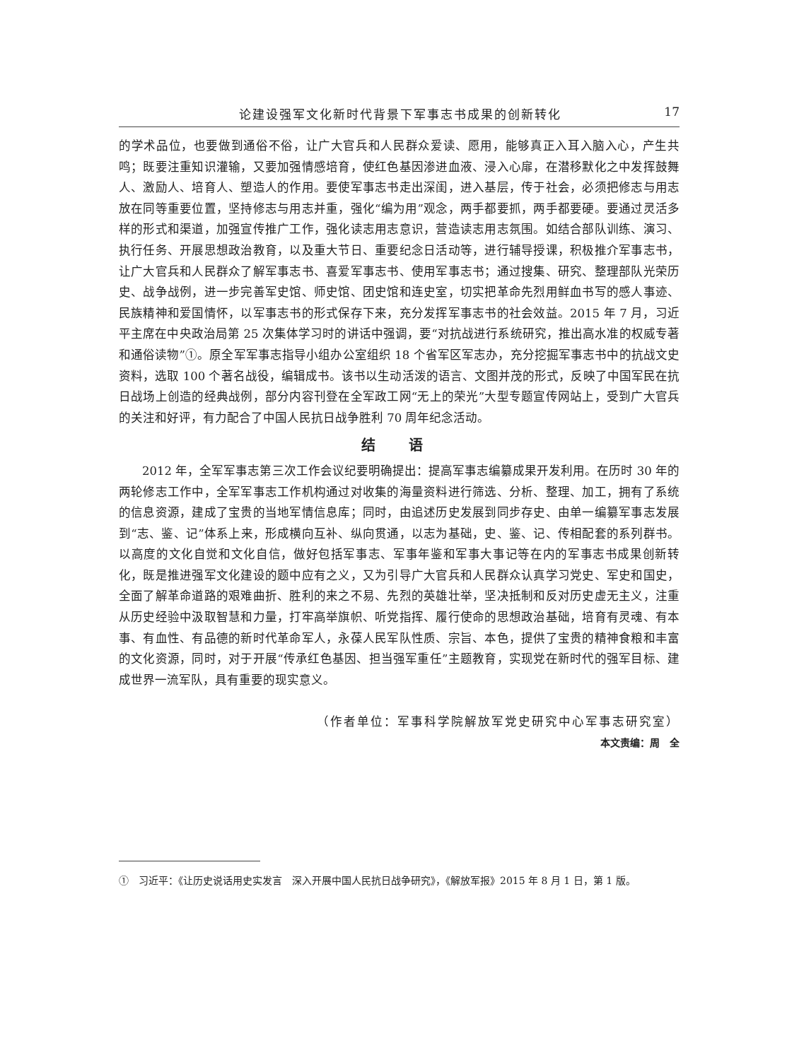论建设强军文化新时代背景下军事志书成果的创新转化 17
的学术品位，也要做到通俗不俗，让广大官兵和人民群众爱读、愿用，能够真正入耳入脑入心，产生共鸣；既要注重知识灌输，又要加强情感培育，使红色基因渗进血液、浸入心扉，在潜移默化之中发挥鼓舞人、激励人、培育人、塑造人的作用。要使军事志书走出深闺，进入基层，传于社会，必须把修志与用志放在同等重要位置，坚持修志与用志并重，强化“编为用”观念，两手都要抓，两手都要硬。要通过灵活多样的形式和渠道，加强宣传推广工作，强化读志用志意识，营造读志用志氛围。如结合部队训练、演习、执行任务、开展思想政治教育，以及重大节日、重要纪念日活动等，进行辅导授课，积极推介军事志书，让广大官兵和人民群众了解军事志书、喜爱军事志书、使用军事志书；通过搜集、研究、整理部队光荣历史、战争战例，进一步完善军史馆、师史馆、团史馆和连史室，切实把革命先烈用鲜血书写的感人事迹、民族精神和爱国情怀，以军事志书的形式保存下来，充分发挥军事志书的社会效益。2015 年 7 月，习近平主席在中央政治局第 25 次集体学习时的讲话中强调，要“对抗战进行系统研究，推出高水准的权威专著和通俗读物”①。原全军军事志指导小组办公室组织 18 个省军区军志办，充分挖掘军事志书中的抗战文史资料，选取 100 个著名战役，编辑成书。该书以生动活泼的语言、文图并茂的形式，反映了中国军民在抗日战场上创造的经典战例，部分内容刊登在全军政工网“无上的荣光”大型专题宣传网站上，受到广大官兵的关注和好评，有力配合了中国人民抗日战争胜利 70 周年纪念活动。
结 语
2012 年，全军军事志第三次工作会议纪要明确提出：提高军事志编纂成果开发利用。在历时 30 年的两轮修志工作中，全军军事志工作机构通过对收集的海量资料进行筛选、分析、整理、加工，拥有了系统的信息资源，建成了宝贵的当地军情信息库；同时，由追述历史发展到同步存史、由单一编纂军事志发展到“志、鉴、记”体系上来，形成横向互补、纵向贯通，以志为基础，史、鉴、记、传相配套的系列群书。以高度的文化自觉和文化自信，做好包括军事志、军事年鉴和军事大事记等在内的军事志书成果创新转化，既是推进强军文化建设的题中应有之义，又为引导广大官兵和人民群众认真学习党史、军史和国史，全面了解革命道路的艰难曲折、胜利的来之不易、先烈的英雄壮举，坚决抵制和反对历史虚无主义，注重从历史经验中汲取智慧和力量，打牢高举旗帜、听党指挥、履行使命的思想政治基础，培育有灵魂、有本事、有血性、有品德的新时代革命军人，永葆人民军队性质、宗旨、本色，提供了宝贵的精神食粮和丰富的文化资源，同时，对于开展“传承红色基因、担当强军重任”主题教育，实现党在新时代的强军目标、建成世界一流军队，具有重要的现实意义。
（作者单位：军事科学院解放军党史研究中心军事志研究室）
本文责编：周　全
①　习近平：《让历史说话用史实发言　深入开展中国人民抗日战争研究》，《解放军报》2015 年 8 月 1 日，第 1 版。